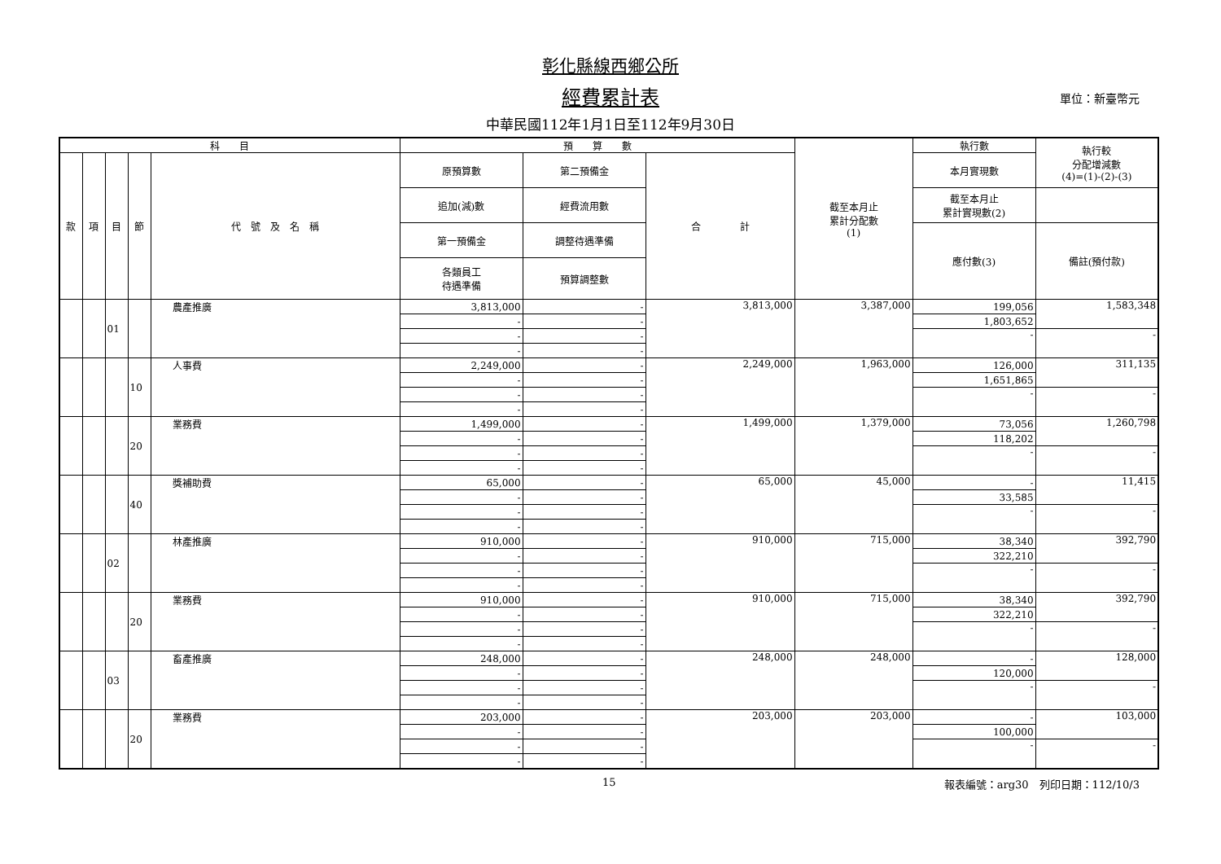彰化縣線西鄉公所
經費累計表 單位：新臺幣元
中華民國112年1月1日至112年9月30日
| 科 目 | | | | | 預 算 數 | | | 截至本月止 累計分配數 (1) | 執行數 | 執行較 分配增減數 (4)=(1)-(2)-(3) |
| --- | --- | --- | --- | --- | --- | --- | --- | --- | --- | --- |
| 款 | 項 | 目 | 節 | 代 號 及 名 稱 | 原預算數 | 第二預備金 | 合 計 | | 本月實現數 | |
| | | | | | 追加(減)數 | 經費流用數 | | | 截至本月止 累計實現數(2) | |
| | | | | | 第一預備金 | 調整待遇準備 | | | 應付數(3) | 備註(預付款) |
| | | | | | 各類員工 待遇準備 | 預算調整數 | | | | |
| | | 01 | | 農產推廣 | 3,813,000 | - | 3,813,000 | 3,387,000 | 199,056 | 1,583,348 |
| | | | | | - | - | | | 1,803,652 | |
| | | | | | - | - | | | - | - |
| | | | | | - | - | | | | |
| | | | 10 | 人事費 | 2,249,000 | - | 2,249,000 | 1,963,000 | 126,000 | 311,135 |
| | | | | | - | - | | | 1,651,865 | |
| | | | | | - | - | | | - | - |
| | | | | | - | - | | | | |
| | | | 20 | 業務費 | 1,499,000 | - | 1,499,000 | 1,379,000 | 73,056 | 1,260,798 |
| | | | | | - | - | | | 118,202 | |
| | | | | | - | - | | | - | - |
| | | | | | - | - | | | | |
| | | | 40 | 獎補助費 | 65,000 | - | 65,000 | 45,000 | - | 11,415 |
| | | | | | - | - | | | 33,585 | |
| | | | | | - | - | | | - | - |
| | | | | | - | - | | | | |
| | | 02 | | 林產推廣 | 910,000 | - | 910,000 | 715,000 | 38,340 | 392,790 |
| | | | | | - | - | | | 322,210 | |
| | | | | | - | - | | | - | - |
| | | | | | - | - | | | | |
| | | | 20 | 業務費 | 910,000 | - | 910,000 | 715,000 | 38,340 | 392,790 |
| | | | | | - | - | | | 322,210 | |
| | | | | | - | - | | | - | - |
| | | | | | - | - | | | | |
| | | 03 | | 畜產推廣 | 248,000 | - | 248,000 | 248,000 | - | 128,000 |
| | | | | | - | - | | | 120,000 | |
| | | | | | - | - | | | - | - |
| | | | | | - | - | | | | |
| | | | 20 | 業務費 | 203,000 | - | 203,000 | 203,000 | - | 103,000 |
| | | | | | - | - | | | 100,000 | |
| | | | | | - | - | | | - | - |
| | | | | | - | - | | | | |
15 報表編號：arg30　列印日期：112/10/3